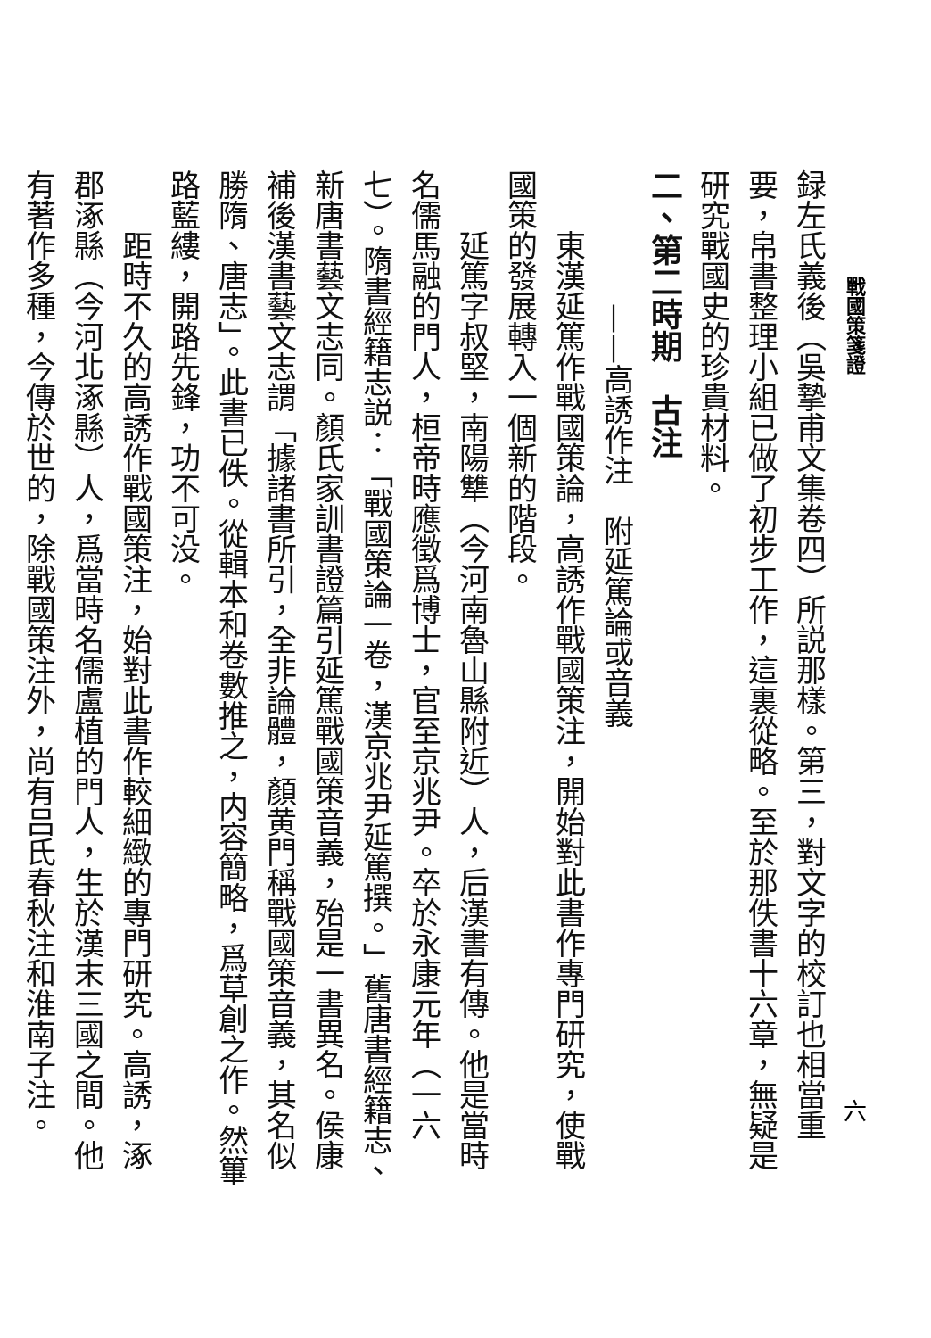戰國策箋證
六
録左氏義後（吳摯甫文集卷四）所説那樣。第三，對文字的校訂也相當重要，帛書整理小組已做了初步工作，這裏從略。至於那佚書十六章，無疑是研究戰國史的珍貴材料。
二、第二時期　古注
——高誘作注　附延篤論或音義
東漢延篤作戰國策論，高誘作戰國策注，開始對此書作專門研究，使戰國策的發展轉入一個新的階段。
延篤字叔堅，南陽犨（今河南魯山縣附近）人，后漢書有傳。他是當時名儒馬融的門人，桓帝時應徵爲博士，官至京兆尹。卒於永康元年（一六七）。隋書經籍志説：「戰國策論一卷，漢京兆尹延篤撰。」舊唐書經籍志、新唐書藝文志同。顏氏家訓書證篇引延篤戰國策音義，殆是一書異名。侯康補後漢書藝文志謂「據諸書所引，全非論體，顏黄門稱戰國策音義，其名似勝隋、唐志」。此書已佚。從輯本和卷數推之，内容簡略，爲草創之作。然篳路藍縷，開路先鋒，功不可没。
距時不久的高誘作戰國策注，始對此書作較細緻的專門研究。高誘，涿郡涿縣（今河北涿縣）人，爲當時名儒盧植的門人，生於漢末三國之間。他有著作多種，今傳於世的，除戰國策注外，尚有吕氏春秋注和淮南子注。